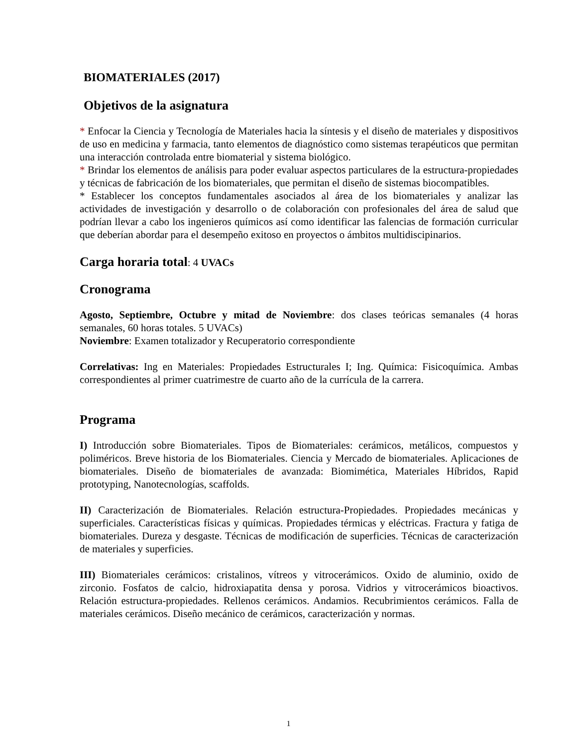BIOMATERIALES (2017)
Objetivos de la asignatura
* Enfocar la Ciencia y Tecnología de Materiales hacia la síntesis y el diseño de materiales y dispositivos de uso en medicina y farmacia, tanto elementos de diagnóstico como sistemas terapéuticos que permitan una interacción controlada entre biomaterial y sistema biológico.
* Brindar los elementos de análisis para poder evaluar aspectos particulares de la estructura-propiedades y técnicas de fabricación de los biomateriales, que permitan el diseño de sistemas biocompatibles.
* Establecer los conceptos fundamentales asociados al área de los biomateriales y analizar las actividades de investigación y desarrollo o de colaboración con profesionales del área de salud que podrían llevar a cabo los ingenieros químicos así como identificar las falencias de formación curricular que deberían abordar para el desempeño exitoso en proyectos o ámbitos multidiscipinarios.
Carga horaria total: 4 UVACs
Cronograma
Agosto, Septiembre, Octubre y mitad de Noviembre: dos clases teóricas semanales (4 horas semanales, 60 horas totales. 5 UVACs)
Noviembre: Examen totalizador y Recuperatorio correspondiente
Correlativas: Ing en Materiales: Propiedades Estructurales I; Ing. Química: Fisicoquímica. Ambas correspondientes al primer cuatrimestre de cuarto año de la currícula de la carrera.
Programa
I) Introducción sobre Biomateriales. Tipos de Biomateriales: cerámicos, metálicos, compuestos y poliméricos. Breve historia de los Biomateriales. Ciencia y Mercado de biomateriales. Aplicaciones de biomateriales. Diseño de biomateriales de avanzada: Biomimética, Materiales Híbridos, Rapid prototyping, Nanotecnologías, scaffolds.
II) Caracterización de Biomateriales. Relación estructura-Propiedades. Propiedades mecánicas y superficiales. Características físicas y químicas. Propiedades térmicas y eléctricas. Fractura y fatiga de biomateriales. Dureza y desgaste. Técnicas de modificación de superficies. Técnicas de caracterización de materiales y superficies.
III) Biomateriales cerámicos: cristalinos, vítreos y vitrocerámicos. Oxido de aluminio, oxido de zirconio. Fosfatos de calcio, hidroxiapatita densa y porosa. Vidrios y vitrocerámicos bioactivos. Relación estructura-propiedades. Rellenos cerámicos. Andamios. Recubrimientos cerámicos. Falla de materiales cerámicos. Diseño mecánico de cerámicos, caracterización y normas.
1